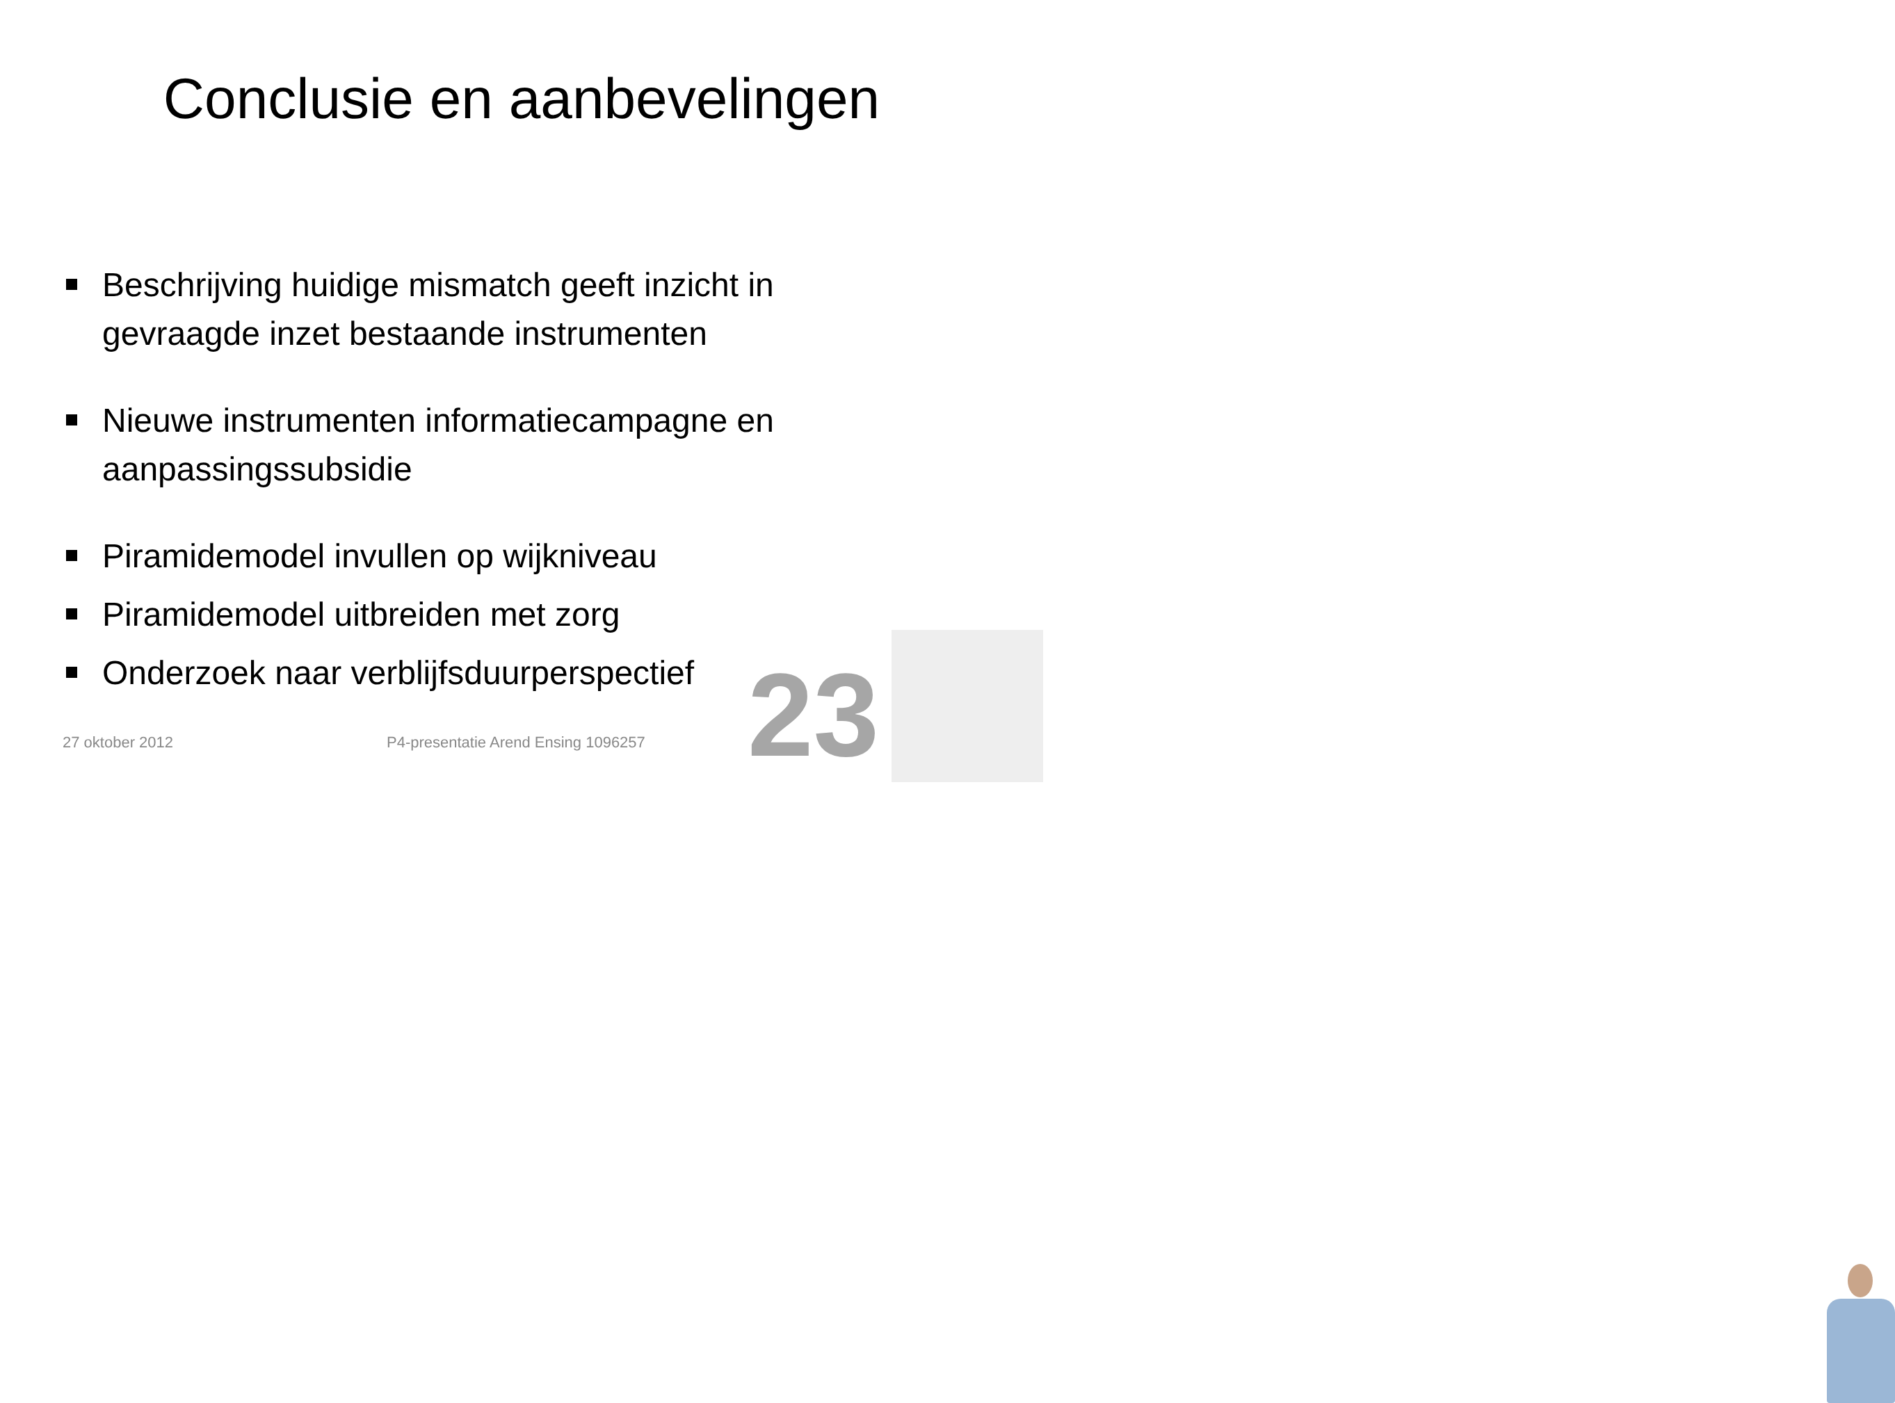Conclusie en aanbevelingen
Beschrijving huidige mismatch geeft inzicht in gevraagde inzet bestaande instrumenten
Nieuwe instrumenten informatiecampagne en aanpassingssubsidie
Piramidemodel invullen op wijkniveau
Piramidemodel uitbreiden met zorg
Onderzoek naar verblijfsduurperspectief
27 oktober 2012
P4-presentatie Arend Ensing 1096257
23